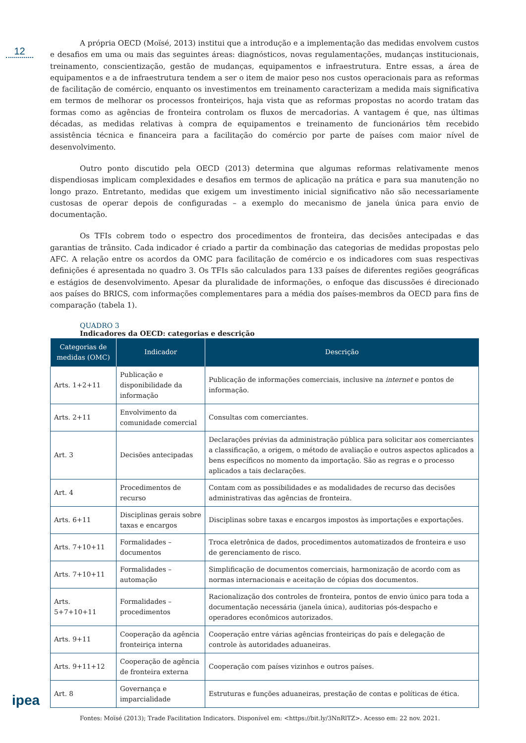12
A própria OECD (Moïsé, 2013) institui que a introdução e a implementação das medidas envolvem custos e desafios em uma ou mais das seguintes áreas: diagnósticos, novas regulamentações, mudanças institucionais, treinamento, conscientização, gestão de mudanças, equipamentos e infraestrutura. Entre essas, a área de equipamentos e a de infraestrutura tendem a ser o item de maior peso nos custos operacionais para as reformas de facilitação de comércio, enquanto os investimentos em treinamento caracterizam a medida mais significativa em termos de melhorar os processos fronteiriços, haja vista que as reformas propostas no acordo tratam das formas como as agências de fronteira controlam os fluxos de mercadorias. A vantagem é que, nas últimas décadas, as medidas relativas à compra de equipamentos e treinamento de funcionários têm recebido assistência técnica e financeira para a facilitação do comércio por parte de países com maior nível de desenvolvimento.
Outro ponto discutido pela OECD (2013) determina que algumas reformas relativamente menos dispendiosas implicam complexidades e desafios em termos de aplicação na prática e para sua manutenção no longo prazo. Entretanto, medidas que exigem um investimento inicial significativo não são necessariamente custosas de operar depois de configuradas – a exemplo do mecanismo de janela única para envio de documentação.
Os TFIs cobrem todo o espectro dos procedimentos de fronteira, das decisões antecipadas e das garantias de trânsito. Cada indicador é criado a partir da combinação das categorias de medidas propostas pelo AFC. A relação entre os acordos da OMC para facilitação de comércio e os indicadores com suas respectivas definições é apresentada no quadro 3. Os TFIs são calculados para 133 países de diferentes regiões geográficas e estágios de desenvolvimento. Apesar da pluralidade de informações, o enfoque das discussões é direcionado aos países do BRICS, com informações complementares para a média dos países-membros da OECD para fins de comparação (tabela 1).
QUADRO 3
Indicadores da OECD: categorias e descrição
| Categorias de medidas (OMC) | Indicador | Descrição |
| --- | --- | --- |
| Arts. 1+2+11 | Publicação e disponibilidade da informação | Publicação de informações comerciais, inclusive na internet e pontos de informação. |
| Arts. 2+11 | Envolvimento da comunidade comercial | Consultas com comerciantes. |
| Art. 3 | Decisões antecipadas | Declarações prévias da administração pública para solicitar aos comerciantes a classificação, a origem, o método de avaliação e outros aspectos aplicados a bens específicos no momento da importação. São as regras e o processo aplicados a tais declarações. |
| Art. 4 | Procedimentos de recurso | Contam com as possibilidades e as modalidades de recurso das decisões administrativas das agências de fronteira. |
| Arts. 6+11 | Disciplinas gerais sobre taxas e encargos | Disciplinas sobre taxas e encargos impostos às importações e exportações. |
| Arts. 7+10+11 | Formalidades – documentos | Troca eletrônica de dados, procedimentos automatizados de fronteira e uso de gerenciamento de risco. |
| Arts. 7+10+11 | Formalidades – automação | Simplificação de documentos comerciais, harmonização de acordo com as normas internacionais e aceitação de cópias dos documentos. |
| Arts. 5+7+10+11 | Formalidades – procedimentos | Racionalização dos controles de fronteira, pontos de envio único para toda a documentação necessária (janela única), auditorias pós-despacho e operadores econômicos autorizados. |
| Arts. 9+11 | Cooperação da agência fronteiriça interna | Cooperação entre várias agências fronteiriças do país e delegação de controle às autoridades aduaneiras. |
| Arts. 9+11+12 | Cooperação de agência de fronteira externa | Cooperação com países vizinhos e outros países. |
| Art. 8 | Governança e imparcialidade | Estruturas e funções aduaneiras, prestação de contas e políticas de ética. |
Fontes: Moïsé (2013); Trade Facilitation Indicators. Disponível em: <https://bit.ly/3NnRlTZ>. Acesso em: 22 nov. 2021.
ipea